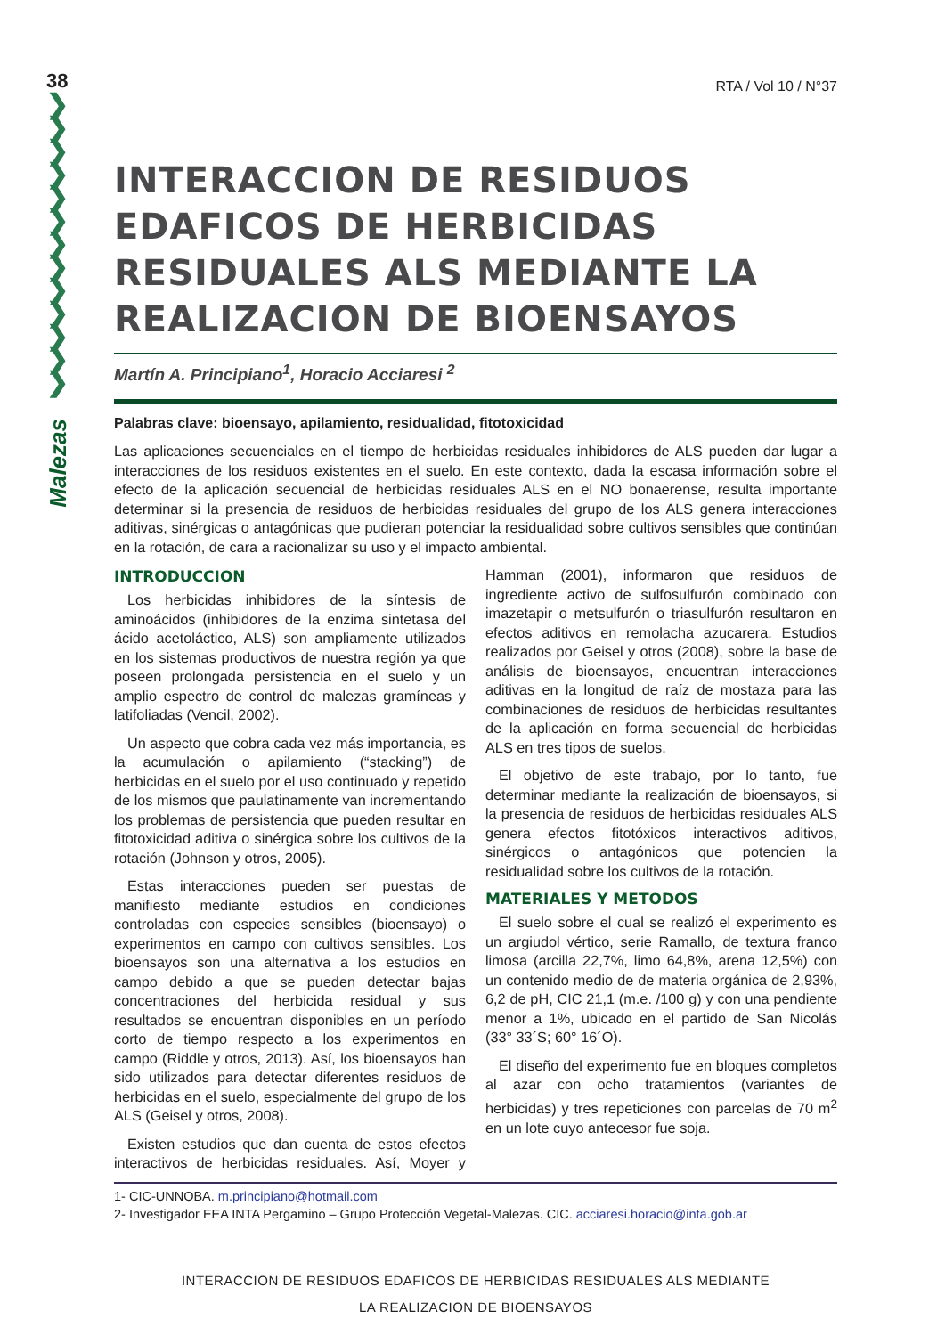38
❯
❯
❯
❯
❯
❯
❯
❯
❯
❯
❯
❯
❯
Malezas
RTA / Vol 10 / N°37
INTERACCION DE RESIDUOS EDAFICOS DE HERBICIDAS RESIDUALES ALS MEDIANTE LA REALIZACION DE BIOENSAYOS
Martín A. Principiano<sup>1</sup>, Horacio Acciaresi <sup>2</sup>
Palabras clave: bioensayo, apilamiento, residualidad, fitotoxicidad
Las aplicaciones secuenciales en el tiempo de herbicidas residuales inhibidores de ALS pueden dar lugar a interacciones de los residuos existentes en el suelo. En este contexto, dada la escasa información sobre el efecto de la aplicación secuencial de herbicidas residuales ALS en el NO bonaerense, resulta importante determinar si la presencia de residuos de herbicidas residuales del grupo de los ALS genera interacciones aditivas, sinérgicas o antagónicas que pudieran potenciar la residualidad sobre cultivos sensibles que continúan en la rotación, de cara a racionalizar su uso y el impacto ambiental.
INTRODUCCION
Los herbicidas inhibidores de la síntesis de aminoácidos (inhibidores de la enzima sintetasa del ácido acetoláctico, ALS) son ampliamente utilizados en los sistemas productivos de nuestra región ya que poseen prolongada persistencia en el suelo y un amplio espectro de control de malezas gramíneas y latifoliadas (Vencil, 2002).
Un aspecto que cobra cada vez más importancia, es la acumulación o apilamiento (“stacking”) de herbicidas en el suelo por el uso continuado y repetido de los mismos que paulatinamente van incrementando los problemas de persistencia que pueden resultar en fitotoxicidad aditiva o sinérgica sobre los cultivos de la rotación (Johnson y otros, 2005).
Estas interacciones pueden ser puestas de manifiesto mediante estudios en condiciones controladas con especies sensibles (bioensayo) o experimentos en campo con cultivos sensibles. Los bioensayos son una alternativa a los estudios en campo debido a que se pueden detectar bajas concentraciones del herbicida residual y sus resultados se encuentran disponibles en un período corto de tiempo respecto a los experimentos en campo (Riddle y otros, 2013). Así, los bioensayos han sido utilizados para detectar diferentes residuos de herbicidas en el suelo, especialmente del grupo de los ALS (Geisel y otros, 2008).
Existen estudios que dan cuenta de estos efectos interactivos de herbicidas residuales. Así, Moyer y Hamman (2001), informaron que residuos de ingrediente activo de sulfosulfurón combinado con imazetapir o metsulfurón o triasulfurón resultaron en efectos aditivos en remolacha azucarera. Estudios realizados por Geisel y otros (2008), sobre la base de análisis de bioensayos, encuentran interacciones aditivas en la longitud de raíz de mostaza para las combinaciones de residuos de herbicidas resultantes de la aplicación en forma secuencial de herbicidas ALS en tres tipos de suelos.
El objetivo de este trabajo, por lo tanto, fue determinar mediante la realización de bioensayos, si la presencia de residuos de herbicidas residuales ALS genera efectos fitotóxicos interactivos aditivos, sinérgicos o antagónicos que potencien la residualidad sobre los cultivos de la rotación.
MATERIALES Y METODOS
El suelo sobre el cual se realizó el experimento es un argiudol vértico, serie Ramallo, de textura franco limosa (arcilla 22,7%, limo 64,8%, arena 12,5%) con un contenido medio de de materia orgánica de 2,93%, 6,2 de pH, CIC 21,1 (m.e. /100 g) y con una pendiente menor a 1%, ubicado en el partido de San Nicolás (33° 33´S; 60° 16´O).
El diseño del experimento fue en bloques completos al azar con ocho tratamientos (variantes de herbicidas) y tres repeticiones con parcelas de 70 m<sup>2</sup> en un lote cuyo antecesor fue soja.
1- CIC-UNNOBA. m.principiano@hotmail.com
2- Investigador EEA INTA Pergamino – Grupo Protección Vegetal-Malezas. CIC. acciaresi.horacio@inta.gob.ar
INTERACCION DE RESIDUOS EDAFICOS DE HERBICIDAS RESIDUALES ALS MEDIANTE
LA REALIZACION DE BIOENSAYOS